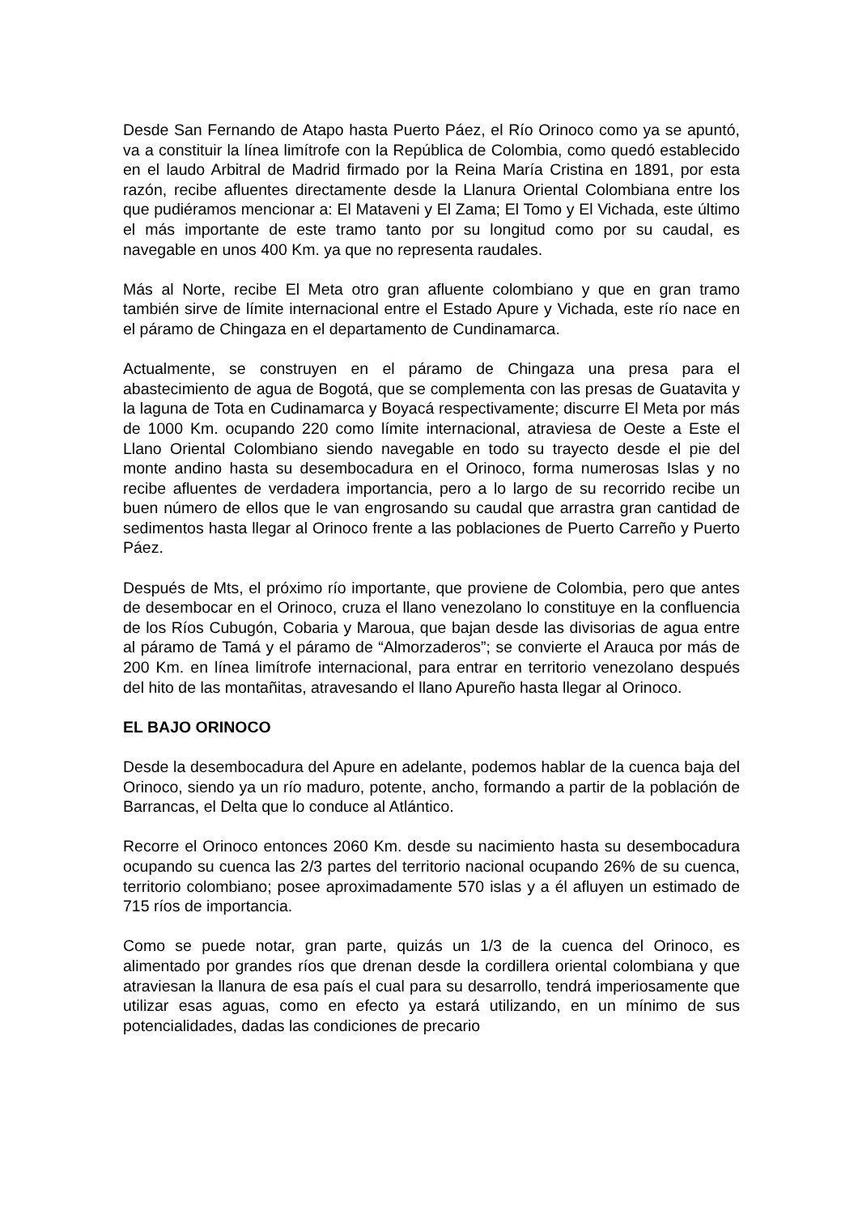Desde San Fernando de Atapo hasta Puerto Páez, el Río Orinoco como ya se apuntó, va a constituir la línea limítrofe con la República de Colombia, como quedó establecido en el laudo Arbitral de Madrid firmado por la Reina María Cristina en 1891, por esta razón, recibe afluentes directamente desde la Llanura Oriental Colombiana entre los que pudiéramos mencionar a: El Mataveni y El Zama; El Tomo y El Vichada, este último el más importante de este tramo tanto por su longitud como por su caudal, es navegable en unos 400 Km. ya que no representa raudales.
Más al Norte, recibe El Meta otro gran afluente colombiano y que en gran tramo también sirve de límite internacional entre el Estado Apure y Vichada, este río nace en el páramo de Chingaza en el departamento de Cundinamarca.
Actualmente, se construyen en el páramo de Chingaza una presa para el abastecimiento de agua de Bogotá, que se complementa con las presas de Guatavita y la laguna de Tota en Cudinamarca y Boyacá respectivamente; discurre El Meta por más de 1000 Km. ocupando 220 como límite internacional, atraviesa de Oeste a Este el Llano Oriental Colombiano siendo navegable en todo su trayecto desde el pie del monte andino hasta su desembocadura en el Orinoco, forma numerosas Islas y no recibe afluentes de verdadera importancia, pero a lo largo de su recorrido recibe un buen número de ellos que le van engrosando su caudal que arrastra gran cantidad de sedimentos hasta llegar al Orinoco frente a las poblaciones de Puerto Carreño y Puerto Páez.
Después de Mts, el próximo río importante, que proviene de Colombia, pero que antes de desembocar en el Orinoco, cruza el llano venezolano lo constituye en la confluencia de los Ríos Cubugón, Cobaria y Maroua, que bajan desde las divisorias de agua entre al páramo de Tamá y el páramo de “Almorzaderos”; se convierte el Arauca por más de 200 Km. en línea limítrofe internacional, para entrar en territorio venezolano después del hito de las montañitas, atravesando el llano Apureño hasta llegar al Orinoco.
EL BAJO ORINOCO
Desde la desembocadura del Apure en adelante, podemos hablar de la cuenca baja del Orinoco, siendo ya un río maduro, potente, ancho, formando a partir de la población de Barrancas, el Delta que lo conduce al Atlántico.
Recorre el Orinoco entonces 2060 Km. desde su nacimiento hasta su desembocadura ocupando su cuenca las 2/3 partes del territorio nacional ocupando 26% de su cuenca, territorio colombiano; posee aproximadamente 570 islas y a él afluyen un estimado de 715 ríos de importancia.
Como se puede notar, gran parte, quizás un 1/3 de la cuenca del Orinoco, es alimentado por grandes ríos que drenan desde la cordillera oriental colombiana y que atraviesan la llanura de esa país el cual para su desarrollo, tendrá imperiosamente que utilizar esas aguas, como en efecto ya estará utilizando, en un mínimo de sus potencialidades, dadas las condiciones de precario